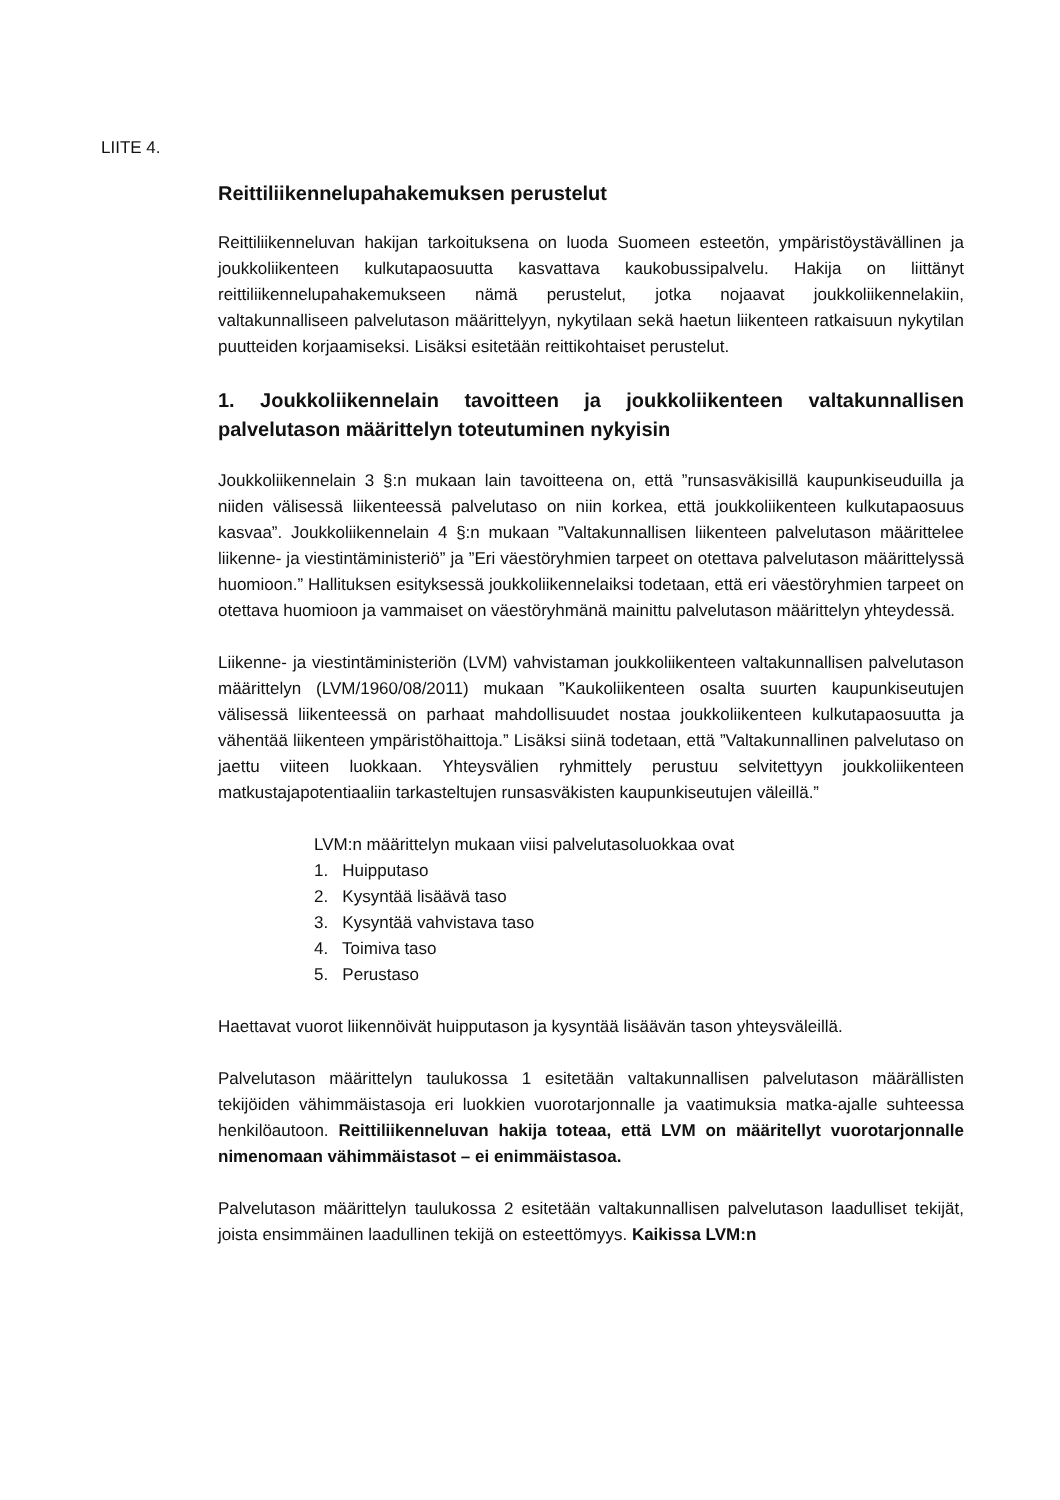LIITE 4.
Reittiliikennelupahakemuksen perustelut
Reittiliikenneluvan hakijan tarkoituksena on luoda Suomeen esteetön, ympäristöystävällinen ja joukkoliikenteen kulkutapaosuutta kasvattava kaukobussipalvelu. Hakija on liittänyt reittiliikennelupahakemukseen nämä perustelut, jotka nojaavat joukkoliikennelakiin, valtakunnalliseen palvelutason määrittelyyn, nykytilaan sekä haetun liikenteen ratkaisuun nykytilan puutteiden korjaamiseksi. Lisäksi esitetään reittikohtaiset perustelut.
1. Joukkoliikennelain tavoitteen ja joukkoliikenteen valtakunnallisen palvelutason määrittelyn toteutuminen nykyisin
Joukkoliikennelain 3 §:n mukaan lain tavoitteena on, että ”runsasväkisillä kaupunkiseuduilla ja niiden välisessä liikenteessä palvelutaso on niin korkea, että joukkoliikenteen kulkutapaosuus kasvaa”. Joukkoliikennelain 4 §:n mukaan ”Valtakunnallisen liikenteen palvelutason määrittelee liikenne- ja viestintäministeriö” ja ”Eri väestöryhmien tarpeet on otettava palvelutason määrittelyssä huomioon.” Hallituksen esityksessä joukkoliikennelaiksi todetaan, että eri väestöryhmien tarpeet on otettava huomioon ja vammaiset on väestöryhmänä mainittu palvelutason määrittelyn yhteydessä.
Liikenne- ja viestintäministeriön (LVM) vahvistaman joukkoliikenteen valtakunnallisen palvelutason määrittelyn (LVM/1960/08/2011) mukaan ”Kaukoliikenteen osalta suurten kaupunkiseutujen välisessä liikenteessä on parhaat mahdollisuudet nostaa joukkoliikenteen kulkutapaosuutta ja vähentää liikenteen ympäristöhaittoja.” Lisäksi siinä todetaan, että ”Valtakunnallinen palvelutaso on jaettu viiteen luokkaan. Yhteysvälien ryhmittely perustuu selvitettyyn joukkoliikenteen matkustajapotentiaaliin tarkasteltujen runsasväkisten kaupunkiseutujen väleillä.”
LVM:n määrittelyn mukaan viisi palvelutasoluokkaa ovat
1. Huipputaso
2. Kysyntää lisäävä taso
3. Kysyntää vahvistava taso
4. Toimiva taso
5. Perustaso
Haettavat vuorot liikennöivät huipputason ja kysyntää lisäävän tason yhteysväleillä.
Palvelutason määrittelyn taulukossa 1 esitetään valtakunnallisen palvelutason määrällisten tekijöiden vähimmäistasoja eri luokkien vuorotarjonnalle ja vaatimuksia matka-ajalle suhteessa henkilöautoon. Reittiliikenneluvan hakija toteaa, että LVM on määritellyt vuorotarjonnalle nimenomaan vähimmäistasot – ei enimmäistasoa.
Palvelutason määrittelyn taulukossa 2 esitetään valtakunnallisen palvelutason laadulliset tekijät, joista ensimmäinen laadullinen tekijä on esteettömyys. Kaikissa LVM:n